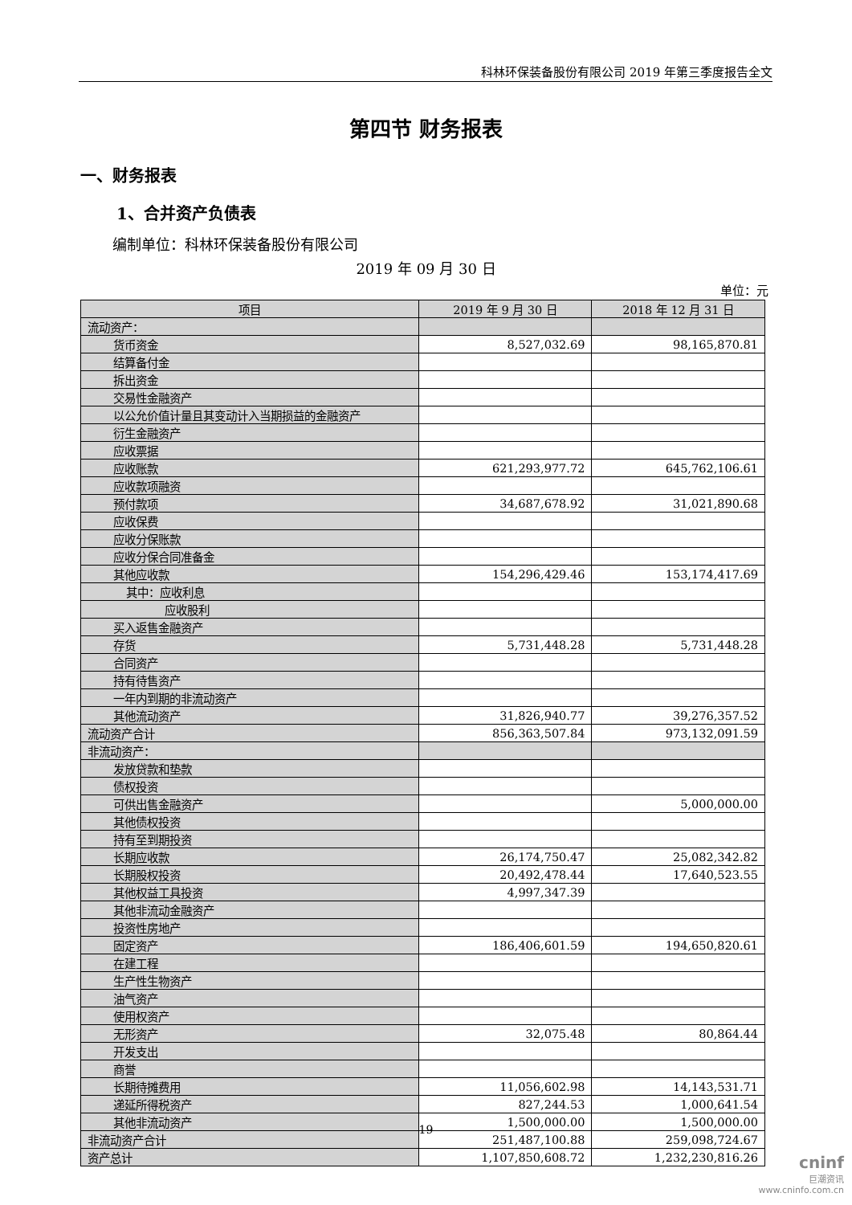科林环保装备股份有限公司 2019 年第三季度报告全文
第四节 财务报表
一、财务报表
1、合并资产负债表
编制单位：科林环保装备股份有限公司
2019 年 09 月 30 日
单位：元
| 项目 | 2019 年 9 月 30 日 | 2018 年 12 月 31 日 |
| --- | --- | --- |
| 流动资产： | | |
| 货币资金 | 8,527,032.69 | 98,165,870.81 |
| 结算备付金 | | |
| 拆出资金 | | |
| 交易性金融资产 | | |
| 以公允价值计量且其变动计入当期损益的金融资产 | | |
| 衍生金融资产 | | |
| 应收票据 | | |
| 应收账款 | 621,293,977.72 | 645,762,106.61 |
| 应收款项融资 | | |
| 预付款项 | 34,687,678.92 | 31,021,890.68 |
| 应收保费 | | |
| 应收分保账款 | | |
| 应收分保合同准备金 | | |
| 其他应收款 | 154,296,429.46 | 153,174,417.69 |
| 其中：应收利息 | | |
| 应收股利 | | |
| 买入返售金融资产 | | |
| 存货 | 5,731,448.28 | 5,731,448.28 |
| 合同资产 | | |
| 持有待售资产 | | |
| 一年内到期的非流动资产 | | |
| 其他流动资产 | 31,826,940.77 | 39,276,357.52 |
| 流动资产合计 | 856,363,507.84 | 973,132,091.59 |
| 非流动资产： | | |
| 发放贷款和垫款 | | |
| 债权投资 | | |
| 可供出售金融资产 | | 5,000,000.00 |
| 其他债权投资 | | |
| 持有至到期投资 | | |
| 长期应收款 | 26,174,750.47 | 25,082,342.82 |
| 长期股权投资 | 20,492,478.44 | 17,640,523.55 |
| 其他权益工具投资 | 4,997,347.39 | |
| 其他非流动金融资产 | | |
| 投资性房地产 | | |
| 固定资产 | 186,406,601.59 | 194,650,820.61 |
| 在建工程 | | |
| 生产性生物资产 | | |
| 油气资产 | | |
| 使用权资产 | | |
| 无形资产 | 32,075.48 | 80,864.44 |
| 开发支出 | | |
| 商誉 | | |
| 长期待摊费用 | 11,056,602.98 | 14,143,531.71 |
| 递延所得税资产 | 827,244.53 | 1,000,641.54 |
| 其他非流动资产 | 1,500,000.00 | 1,500,000.00 |
| 非流动资产合计 | 251,487,100.88 | 259,098,724.67 |
| 资产总计 | 1,107,850,608.72 | 1,232,230,816.26 |
19
cninf
巨潮资讯
www.cninfo.com.cn